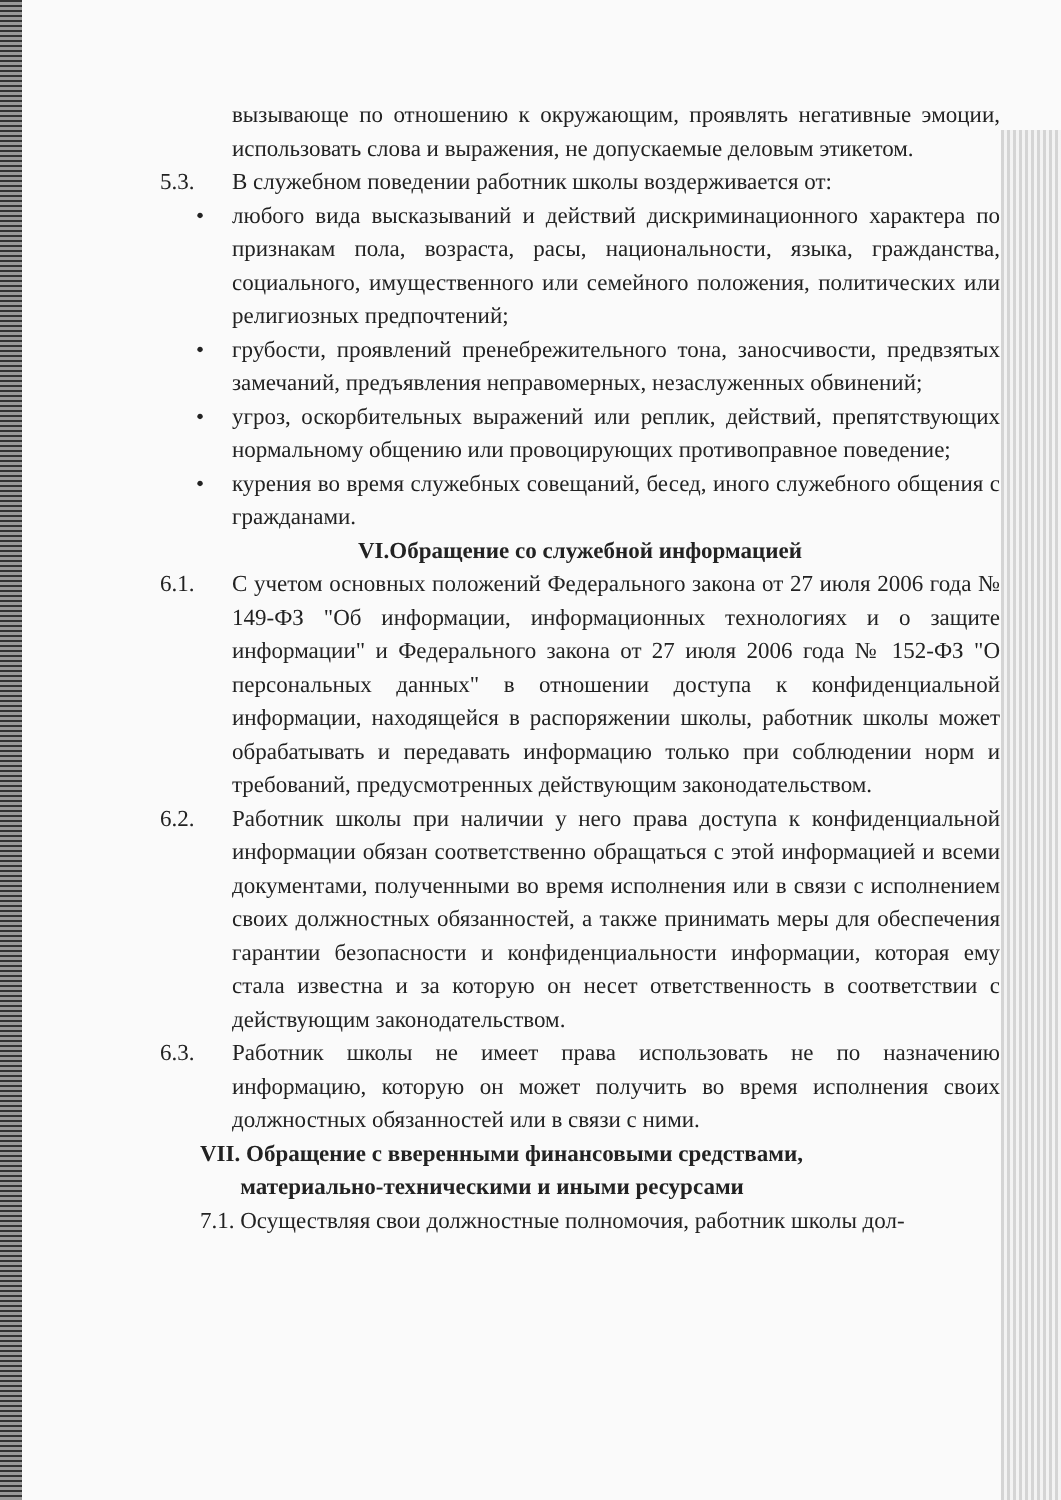вызывающе по отношению к окружающим, проявлять негативные эмоции, использовать слова и выражения, не допускаемые деловым этикетом.
5.3. В служебном поведении работник школы воздерживается от:
• любого вида высказываний и действий дискриминационного характера по признакам пола, возраста, расы, национальности, языка, гражданства, социального, имущественного или семейного положения, политических или религиозных предпочтений;
• грубости, проявлений пренебрежительного тона, заносчивости, предвзятых замечаний, предъявления неправомерных, незаслуженных обвинений;
• угроз, оскорбительных выражений или реплик, действий, препятствующих нормальному общению или провоцирующих противоправное поведение;
• курения во время служебных совещаний, бесед, иного служебного общения с гражданами.
VI.Обращение со служебной информацией
6.1. С учетом основных положений Федерального закона от 27 июля 2006 года № 149-ФЗ "Об информации, информационных технологиях и о защите информации" и Федерального закона от 27 июля 2006 года № 152-ФЗ "О персональных данных" в отношении доступа к конфиденциальной информации, находящейся в распоряжении школы, работник школы может обрабатывать и передавать информацию только при соблюдении норм и требований, предусмотренных действующим законодательством.
6.2. Работник школы при наличии у него права доступа к конфиденциальной информации обязан соответственно обращаться с этой информацией и всеми документами, полученными во время исполнения или в связи с исполнением своих должностных обязанностей, а также принимать меры для обеспечения гарантии безопасности и конфиденциальности информации, которая ему стала известна и за которую он несет ответственность в соответствии с действующим законодательством.
6.3. Работник школы не имеет права использовать не по назначению информацию, которую он может получить во время исполнения своих должностных обязанностей или в связи с ними.
VII. Обращение с вверенными финансовыми средствами,
материально-техническими и иными ресурсами
7.1. Осуществляя свои должностные полномочия, работник школы дол-